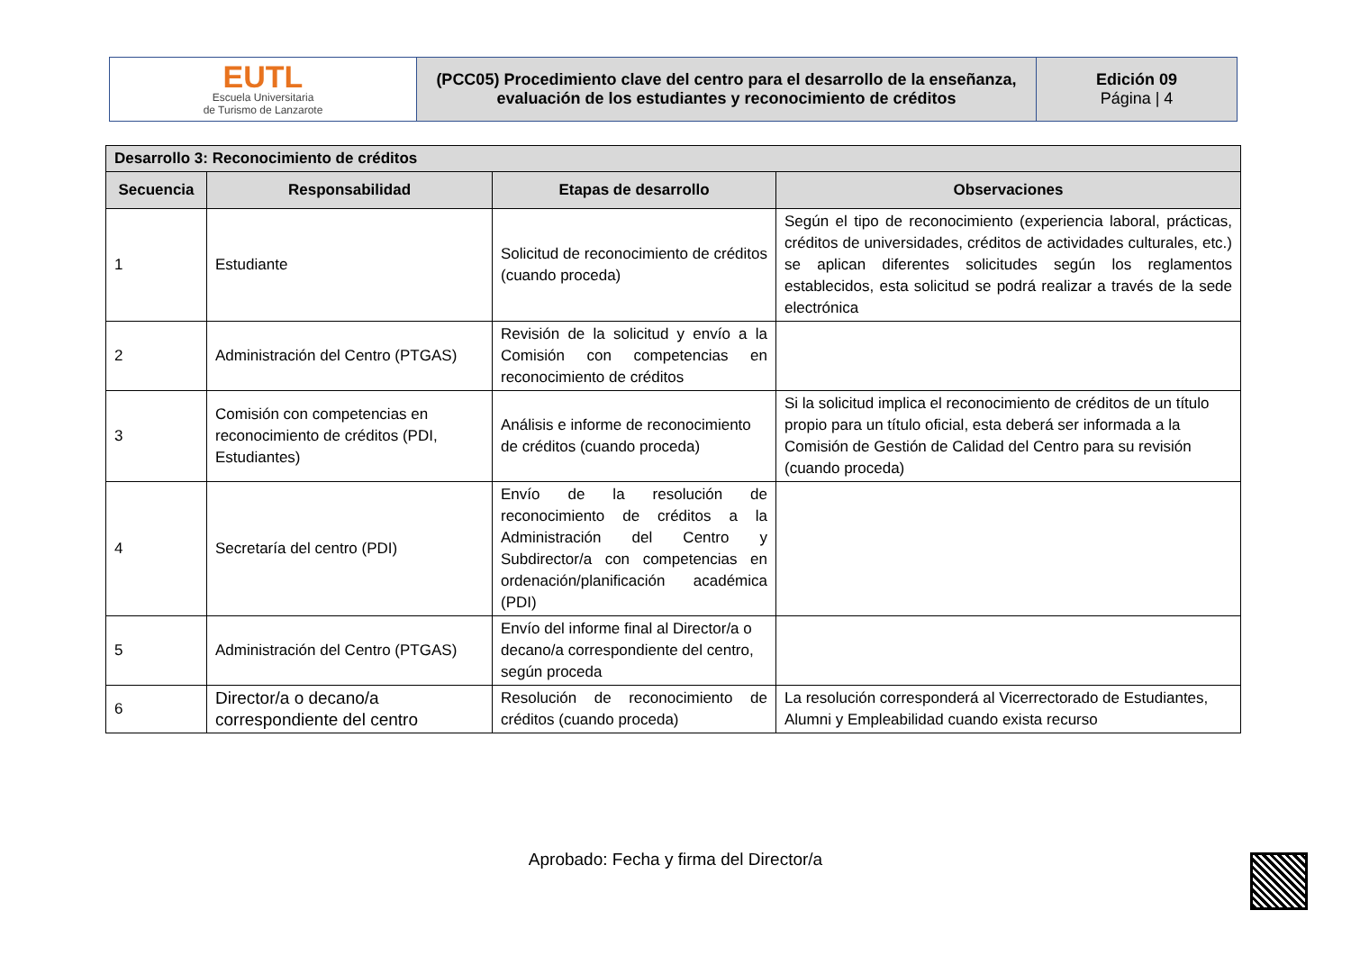| EUTL Escuela Universitaria de Turismo de Lanzarote | (PCC05) Procedimiento clave del centro para el desarrollo de la enseñanza, evaluación de los estudiantes y reconocimiento de créditos | Edición 09 Página / 4 |
| Desarrollo 3: Reconocimiento de créditos | | | |
| --- | --- | --- | --- |
| Secuencia | Responsabilidad | Etapas de desarrollo | Observaciones |
| 1 | Estudiante | Solicitud de reconocimiento de créditos (cuando proceda) | Según el tipo de reconocimiento (experiencia laboral, prácticas, créditos de universidades, créditos de actividades culturales, etc.) se aplican diferentes solicitudes según los reglamentos establecidos, esta solicitud se podrá realizar a través de la sede electrónica |
| 2 | Administración del Centro (PTGAS) | Revisión de la solicitud y envío a la Comisión con competencias en reconocimiento de créditos | |
| 3 | Comisión con competencias en reconocimiento de créditos (PDI, Estudiantes) | Análisis e informe de reconocimiento de créditos (cuando proceda) | Si la solicitud implica el reconocimiento de créditos de un título propio para un título oficial, esta deberá ser informada a la Comisión de Gestión de Calidad del Centro para su revisión (cuando proceda) |
| 4 | Secretaría del centro (PDI) | Envío de la resolución de reconocimiento de créditos a la Administración del Centro y Subdirector/a con competencias en ordenación/planificación académica (PDI) | |
| 5 | Administración del Centro (PTGAS) | Envío del informe final al Director/a o decano/a correspondiente del centro, según proceda | |
| 6 | Director/a o decano/a correspondiente del centro | Resolución de reconocimiento de créditos (cuando proceda) | La resolución corresponderá al Vicerrectorado de Estudiantes, Alumni y Empleabilidad cuando exista recurso |
Aprobado: Fecha y firma del Director/a